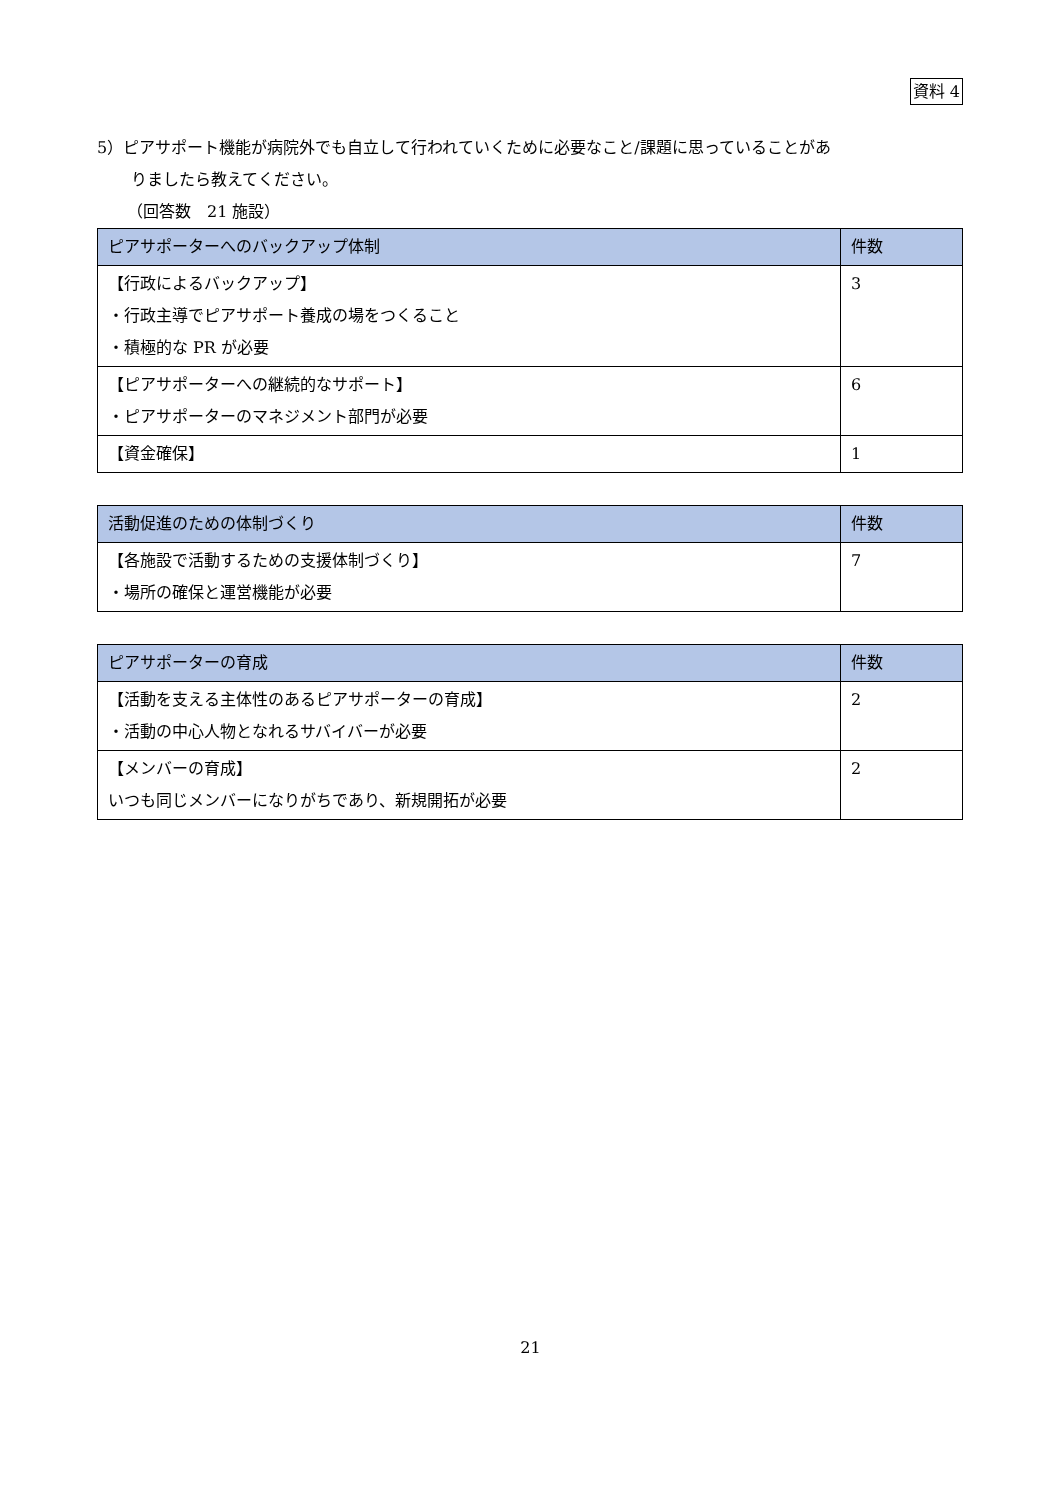資料 4
5）ピアサポート機能が病院外でも自立して行われていくために必要なこと/課題に思っていることがあ
りましたら教えてください。
（回答数　21 施設）
| ピアサポーターへのバックアップ体制 | 件数 |
| --- | --- |
| 【行政によるバックアップ】 ・行政主導でピアサポート養成の場をつくること ・積極的な PR が必要 | 3 |
| 【ピアサポーターへの継続的なサポート】 ・ピアサポーターのマネジメント部門が必要 | 6 |
| 【資金確保】 | 1 |
| 活動促進のための体制づくり | 件数 |
| --- | --- |
| 【各施設で活動するための支援体制づくり】 ・場所の確保と運営機能が必要 | 7 |
| ピアサポーターの育成 | 件数 |
| --- | --- |
| 【活動を支える主体性のあるピアサポーターの育成】 ・活動の中心人物となれるサバイバーが必要 | 2 |
| 【メンバーの育成】 いつも同じメンバーになりがちであり、新規開拓が必要 | 2 |
21